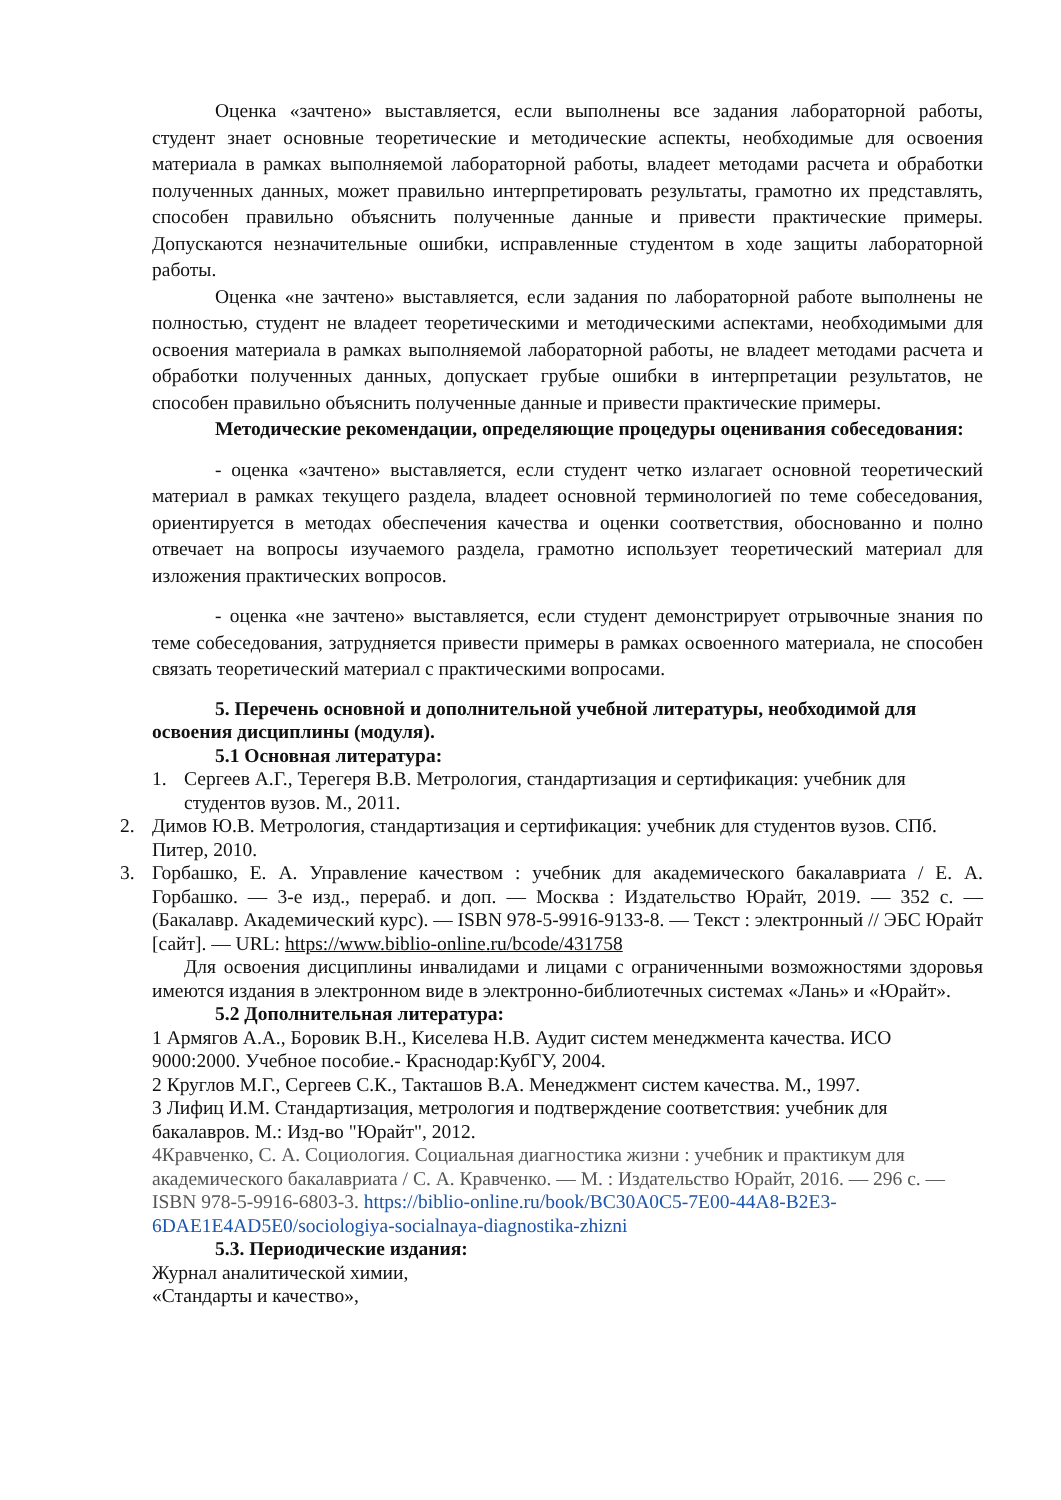Оценка «зачтено» выставляется, если выполнены все задания лабораторной работы, студент знает основные теоретические и методические аспекты, необходимые для освоения материала в рамках выполняемой лабораторной работы, владеет методами расчета и обработки полученных данных, может правильно интерпретировать результаты, грамотно их представлять, способен правильно объяснить полученные данные и привести практические примеры. Допускаются незначительные ошибки, исправленные студентом в ходе защиты лабораторной работы.
Оценка «не зачтено» выставляется, если задания по лабораторной работе выполнены не полностью, студент не владеет теоретическими и методическими аспектами, необходимыми для освоения материала в рамках выполняемой лабораторной работы, не владеет методами расчета и обработки полученных данных, допускает грубые ошибки в интерпретации результатов, не способен правильно объяснить полученные данные и привести практические примеры.
Методические рекомендации, определяющие процедуры оценивания собеседования:
- оценка «зачтено» выставляется, если студент четко излагает основной теоретический материал в рамках текущего раздела, владеет основной терминологией по теме собеседования, ориентируется в методах обеспечения качества и оценки соответствия, обоснованно и полно отвечает на вопросы изучаемого раздела, грамотно использует теоретический материал для изложения практических вопросов.
- оценка «не зачтено» выставляется, если студент демонстрирует отрывочные знания по теме собеседования, затрудняется привести примеры в рамках освоенного материала, не способен связать теоретический материал с практическими вопросами.
5. Перечень основной и дополнительной учебной литературы, необходимой для освоения дисциплины (модуля).
5.1 Основная литература:
1. Сергеев А.Г., Терегеря В.В. Метрология, стандартизация и сертификация: учебник для студентов вузов. М., 2011.
2. Димов Ю.В. Метрология, стандартизация и сертификация: учебник для студентов вузов. СПб. Питер, 2010.
3. Горбашко, Е. А. Управление качеством : учебник для академического бакалавриата / Е. А. Горбашко. — 3-е изд., перераб. и доп. — Москва : Издательство Юрайт, 2019. — 352 с. — (Бакалавр. Академический курс). — ISBN 978-5-9916-9133-8. — Текст : электронный // ЭБС Юрайт [сайт]. — URL: https://www.biblio-online.ru/bcode/431758
Для освоения дисциплины инвалидами и лицами с ограниченными возможностями здоровья имеются издания в электронном виде в электронно-библиотечных системах «Лань» и «Юрайт».
5.2 Дополнительная литература:
1 Армягов А.А., Боровик В.Н., Киселева Н.В. Аудит систем менеджмента качества. ИСО 9000:2000. Учебное пособие.- Краснодар:КубГУ, 2004.
2 Круглов М.Г., Сергеев С.К., Такташов В.А. Менеджмент систем качества. М., 1997.
3 Лифиц И.М. Стандартизация, метрология и подтверждение соответствия: учебник для бакалавров. М.: Изд-во "Юрайт", 2012.
4Кравченко, С. А. Социология. Социальная диагностика жизни : учебник и практикум для академического бакалавриата / С. А. Кравченко. — М. : Издательство Юрайт, 2016. — 296 с. — ISBN 978-5-9916-6803-3. https://biblio-online.ru/book/BC30A0C5-7E00-44A8-B2E3-6DAE1E4AD5E0/sociologiya-socialnaya-diagnostika-zhizni
5.3. Периодические издания:
Журнал аналитической химии,
«Стандарты и качество»,